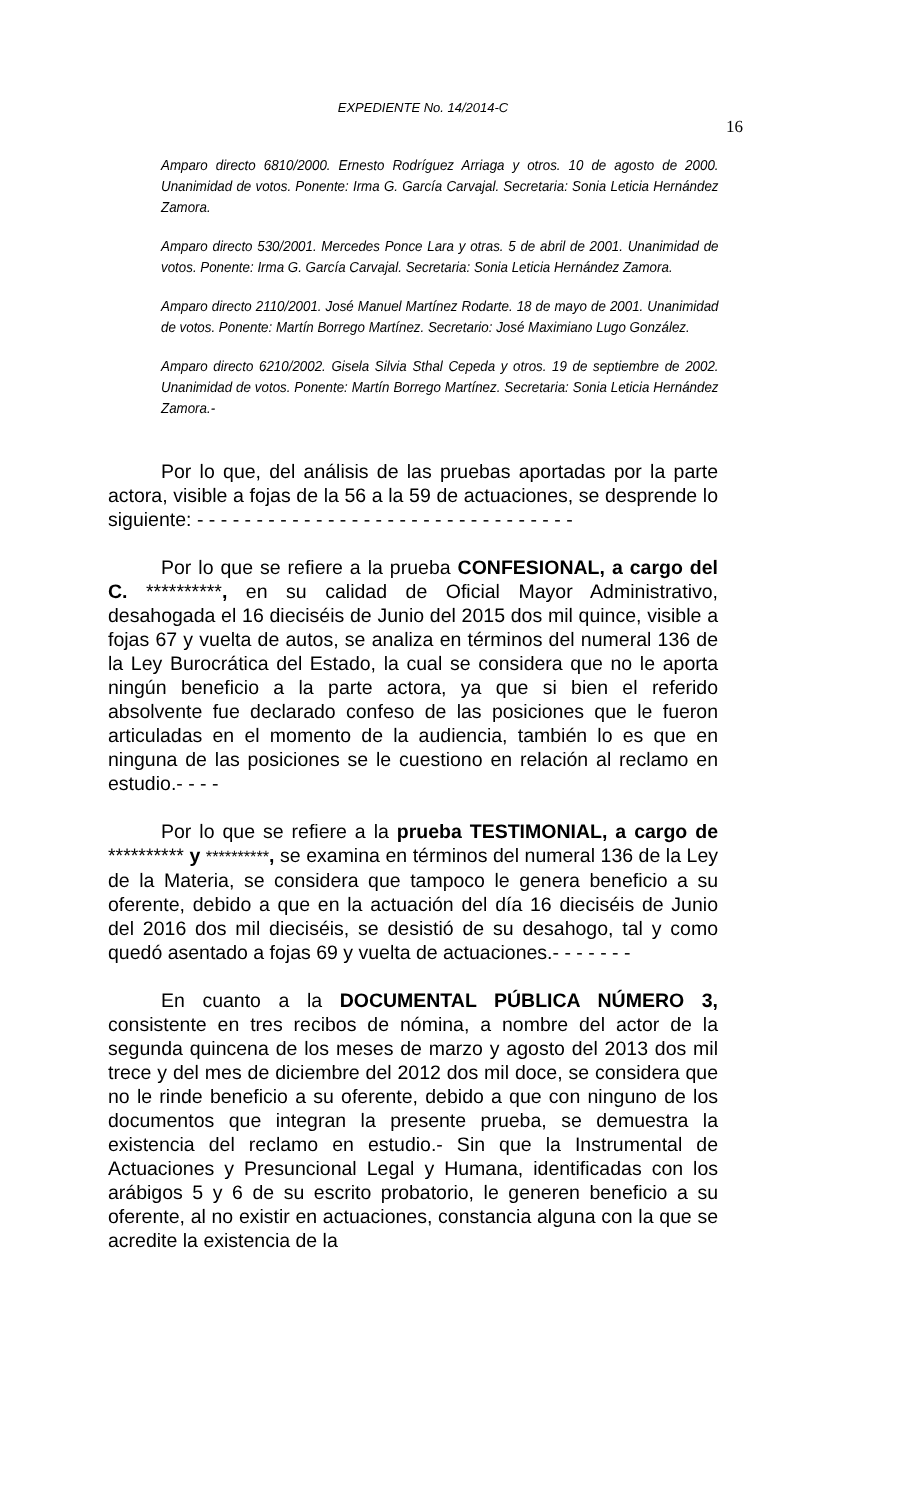EXPEDIENTE No. 14/2014-C
16
Amparo directo 6810/2000. Ernesto Rodríguez Arriaga y otros. 10 de agosto de 2000. Unanimidad de votos. Ponente: Irma G. García Carvajal. Secretaria: Sonia Leticia Hernández Zamora.
Amparo directo 530/2001. Mercedes Ponce Lara y otras. 5 de abril de 2001. Unanimidad de votos. Ponente: Irma G. García Carvajal. Secretaria: Sonia Leticia Hernández Zamora.
Amparo directo 2110/2001. José Manuel Martínez Rodarte. 18 de mayo de 2001. Unanimidad de votos. Ponente: Martín Borrego Martínez. Secretario: José Maximiano Lugo González.
Amparo directo 6210/2002. Gisela Silvia Sthal Cepeda y otros. 19 de septiembre de 2002. Unanimidad de votos. Ponente: Martín Borrego Martínez. Secretaria: Sonia Leticia Hernández Zamora.-
Por lo que, del análisis de las pruebas aportadas por la parte actora, visible a fojas de la 56 a la 59 de actuaciones, se desprende lo siguiente: - - - - - - - - - - - - - - - - - - - - - - - - - - - - - - - -
Por lo que se refiere a la prueba CONFESIONAL, a cargo del C. **********, en su calidad de Oficial Mayor Administrativo, desahogada el 16 dieciséis de Junio del 2015 dos mil quince, visible a fojas 67 y vuelta de autos, se analiza en términos del numeral 136 de la Ley Burocrática del Estado, la cual se considera que no le aporta ningún beneficio a la parte actora, ya que si bien el referido absolvente fue declarado confeso de las posiciones que le fueron articuladas en el momento de la audiencia, también lo es que en ninguna de las posiciones se le cuestiono en relación al reclamo en estudio.- - - -
Por lo que se refiere a la prueba TESTIMONIAL, a cargo de ********** y **********, se examina en términos del numeral 136 de la Ley de la Materia, se considera que tampoco le genera beneficio a su oferente, debido a que en la actuación del día 16 dieciséis de Junio del 2016 dos mil dieciséis, se desistió de su desahogo, tal y como quedó asentado a fojas 69 y vuelta de actuaciones.- - - - - - -
En cuanto a la DOCUMENTAL PÚBLICA NÚMERO 3, consistente en tres recibos de nómina, a nombre del actor de la segunda quincena de los meses de marzo y agosto del 2013 dos mil trece y del mes de diciembre del 2012 dos mil doce, se considera que no le rinde beneficio a su oferente, debido a que con ninguno de los documentos que integran la presente prueba, se demuestra la existencia del reclamo en estudio.- Sin que la Instrumental de Actuaciones y Presuncional Legal y Humana, identificadas con los arábigos 5 y 6 de su escrito probatorio, le generen beneficio a su oferente, al no existir en actuaciones, constancia alguna con la que se acredite la existencia de la